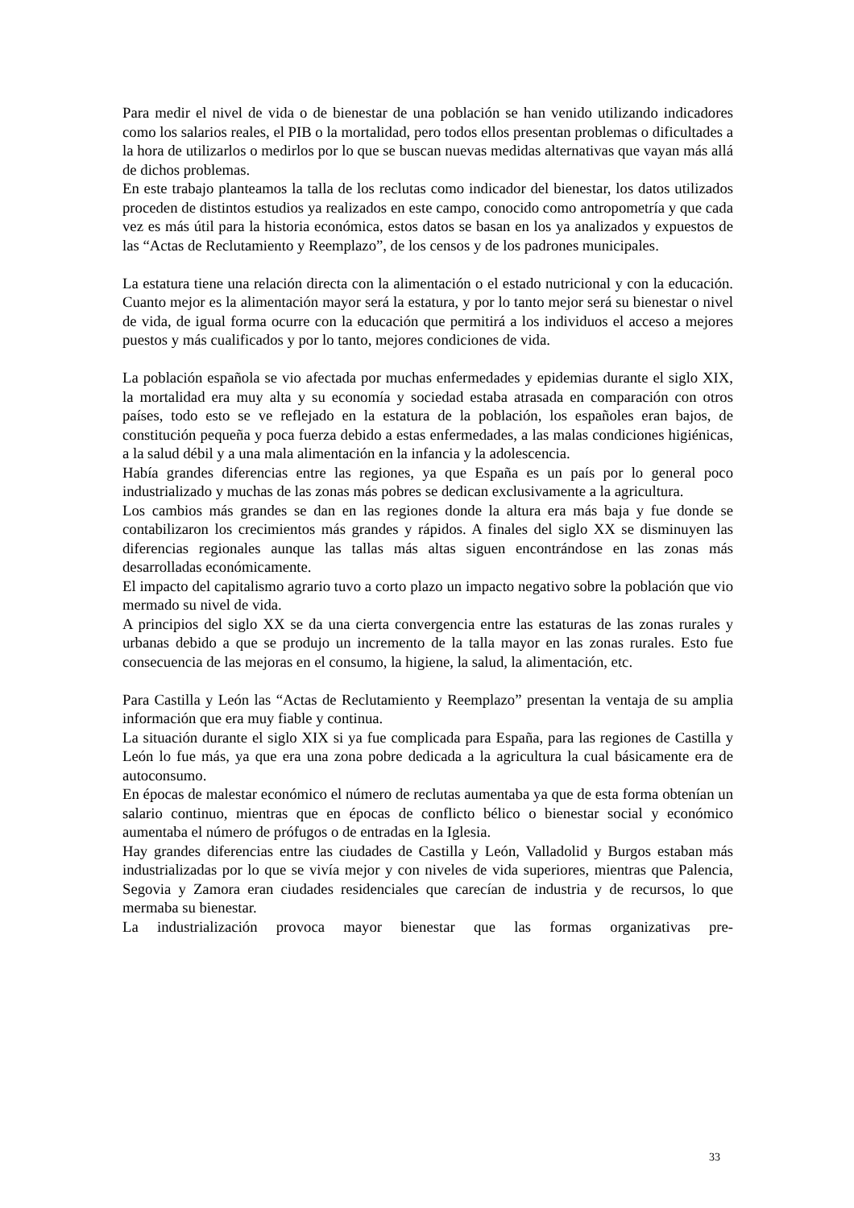Para medir el nivel de vida o de bienestar de una población se han venido utilizando indicadores como los salarios reales, el PIB o la mortalidad, pero todos ellos presentan problemas o dificultades a la hora de utilizarlos o medirlos por lo que se buscan nuevas medidas alternativas que vayan más allá de dichos problemas.
En este trabajo planteamos la talla de los reclutas como indicador del bienestar, los datos utilizados proceden de distintos estudios ya realizados en este campo, conocido como antropometría y que cada vez es más útil para la historia económica, estos datos se basan en los ya analizados y expuestos de las “Actas de Reclutamiento y Reemplazo”, de los censos y de los padrones municipales.
La estatura tiene una relación directa con la alimentación o el estado nutricional y con la educación. Cuanto mejor es la alimentación mayor será la estatura, y por lo tanto mejor será su bienestar o nivel de vida, de igual forma ocurre con la educación que permitirá a los individuos el acceso a mejores puestos y más cualificados y por lo tanto, mejores condiciones de vida.
La población española se vio afectada por muchas enfermedades y epidemias durante el siglo XIX, la mortalidad era muy alta y su economía y sociedad estaba atrasada en comparación con otros países, todo esto se ve reflejado en la estatura de la población, los españoles eran bajos, de constitución pequeña y poca fuerza debido a estas enfermedades, a las malas condiciones higiénicas, a la salud débil y a una mala alimentación en la infancia y la adolescencia.
Había grandes diferencias entre las regiones, ya que España es un país por lo general poco industrializado y muchas de las zonas más pobres se dedican exclusivamente a la agricultura.
Los cambios más grandes se dan en las regiones donde la altura era más baja y fue donde se contabilizaron los crecimientos más grandes y rápidos. A finales del siglo XX se disminuyen las diferencias regionales aunque las tallas más altas siguen encontrándose en las zonas más desarrolladas económicamente.
El impacto del capitalismo agrario tuvo a corto plazo un impacto negativo sobre la población que vio mermado su nivel de vida.
A principios del siglo XX se da una cierta convergencia entre las estaturas de las zonas rurales y urbanas debido a que se produjo un incremento de la talla mayor en las zonas rurales. Esto fue consecuencia de las mejoras en el consumo, la higiene, la salud, la alimentación, etc.
Para Castilla y León las “Actas de Reclutamiento y Reemplazo” presentan la ventaja de su amplia información que era muy fiable y continua.
La situación durante el siglo XIX si ya fue complicada para España, para las regiones de Castilla y León lo fue más, ya que era una zona pobre dedicada a la agricultura la cual básicamente era de autoconsumo.
En épocas de malestar económico el número de reclutas aumentaba ya que de esta forma obtenían un salario continuo, mientras que en épocas de conflicto bélico o bienestar social y económico aumentaba el número de prófugos o de entradas en la Iglesia.
Hay grandes diferencias entre las ciudades de Castilla y León, Valladolid y Burgos estaban más industrializadas por lo que se vivía mejor y con niveles de vida superiores, mientras que Palencia, Segovia y Zamora eran ciudades residenciales que carecían de industria y de recursos, lo que mermaba su bienestar.
La industrialización provoca mayor bienestar que las formas organizativas pre-
33